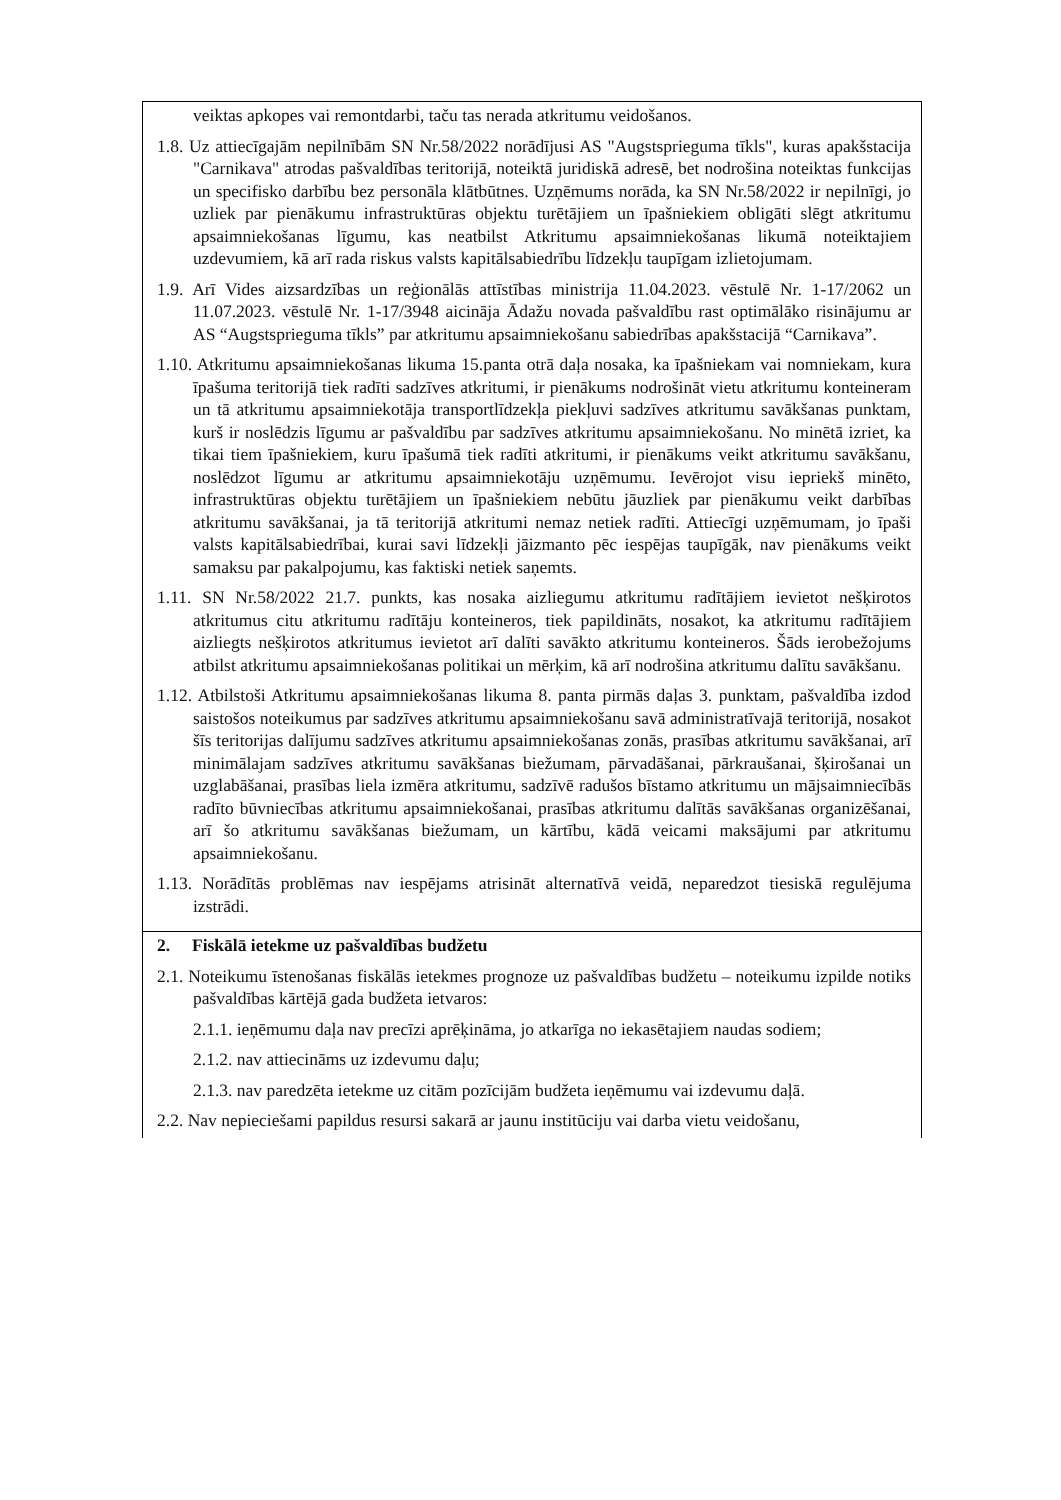| veiktas apkopes vai remontdarbi, taču tas nerada atkritumu veidošanos. 1.8. Uz attiecīgajām nepilnībām SN Nr.58/2022 norādījusi AS "Augstsprieguma tīkls", kuras apakšstacija "Carnikava" atrodas pašvaldības teritorijā, noteiktā juridiskā adresē, bet nodrošina noteiktas funkcijas un specifisko darbību bez personāla klātbūtnes. Uzņēmums norāda, ka SN Nr.58/2022 ir nepilnīgi, jo uzliek par pienākumu infrastruktūras objektu turētājiem un īpašniekiem obligāti slēgt atkritumu apsaimniekošanas līgumu, kas neatbilst Atkritumu apsaimniekošanas likumā noteiktajiem uzdevumiem, kā arī rada riskus valsts kapitālsabiedrību līdzekļu taupīgam izlietojumam. 1.9. Arī Vides aizsardzības un reģionālās attīstības ministrija 11.04.2023. vēstulē Nr. 1-17/2062 un 11.07.2023. vēstulē Nr. 1-17/3948 aicināja Ādažu novada pašvaldību rast optimālāko risinājumu ar AS “Augstsprieguma tīkls” par atkritumu apsaimniekošanu sabiedrības apakšstacijā “Carnikava”. 1.10. Atkritumu apsaimniekošanas likuma 15.panta otrā daļa nosaka, ka īpašniekam vai nomniekam, kura īpašuma teritorijā tiek radīti sadzīves atkritumi, ir pienākums nodrošināt vietu atkritumu konteineram un tā atkritumu apsaimniekotāja transportlīdzekļa piekļuvi sadzīves atkritumu savākšanas punktam, kurš ir noslēdzis līgumu ar pašvaldību par sadzīves atkritumu apsaimniekošanu. No minētā izriet, ka tikai tiem īpašniekiem, kuru īpašumā tiek radīti atkritumi, ir pienākums veikt atkritumu savākšanu, noslēdzot līgumu ar atkritumu apsaimniekotāju uzņēmumu. Ievērojot visu iepriekš minēto, infrastruktūras objektu turētājiem un īpašniekiem nebūtu jāuzliek par pienākumu veikt darbības atkritumu savākšanai, ja tā teritorijā atkritumi nemaz netiek radīti. Attiecīgi uzņēmumam, jo īpaši valsts kapitālsabiedrībai, kurai savi līdzekļi jāizmanto pēc iespējas taupīgāk, nav pienākums veikt samaksu par pakalpojumu, kas faktiski netiek saņemts. 1.11. SN Nr.58/2022 21.7. punkts, kas nosaka aizliegumu atkritumu radītājiem ievietot nešķirotos atkritumus citu atkritumu radītāju konteineros, tiek papildināts, nosakot, ka atkritumu radītājiem aizliegts nešķirotos atkritumus ievietot arī dalīti savākto atkritumu konteineros. Šāds ierobežojums atbilst atkritumu apsaimniekošanas politikai un mērķim, kā arī nodrošina atkritumu dalītu savākšanu. 1.12. Atbilstoši Atkritumu apsaimniekošanas likuma 8. panta pirmās daļas 3. punktam, pašvaldība izdod saistošos noteikumus par sadzīves atkritumu apsaimniekošanu savā administratīvajā teritorijā, nosakot šīs teritorijas dalījumu sadzīves atkritumu apsaimniekošanas zonās, prasības atkritumu savākšanai, arī minimālajam sadzīves atkritumu savākšanas biežumam, pārvadāšanai, pārkraušanai, šķirošanai un uzglabāšanai, prasības liela izmēra atkritumu, sadzīvē radušos bīstamo atkritumu un mājsaimniecībās radīto būvniecības atkritumu apsaimniekošanai, prasības atkritumu dalītās savākšanas organizēšanai, arī šo atkritumu savākšanas biežumam, un kārtību, kādā veicami maksājumi par atkritumu apsaimniekošanu. 1.13. Norādītās problēmas nav iespējams atrisināt alternatīvā veidā, neparedzot tiesiskā regulējuma izstrādi. |
| 2. Fiskālā ietekme uz pašvaldības budžetu 2.1. Noteikumu īstenošanas fiskālās ietekmes prognoze uz pašvaldības budžetu – noteikumu izpilde notiks pašvaldības kārtējā gada budžeta ietvaros: 2.1.1. ieņēmumu daļa nav precīzi aprēķināma, jo atkarīga no iekasētajiem naudas sodiem; 2.1.2. nav attiecināms uz izdevumu daļu; 2.1.3. nav paredzēta ietekme uz citām pozīcijām budžeta ieņēmumu vai izdevumu daļā. 2.2. Nav nepieciešami papildus resursi sakarā ar jaunu institūciju vai darba vietu veidošanu, |